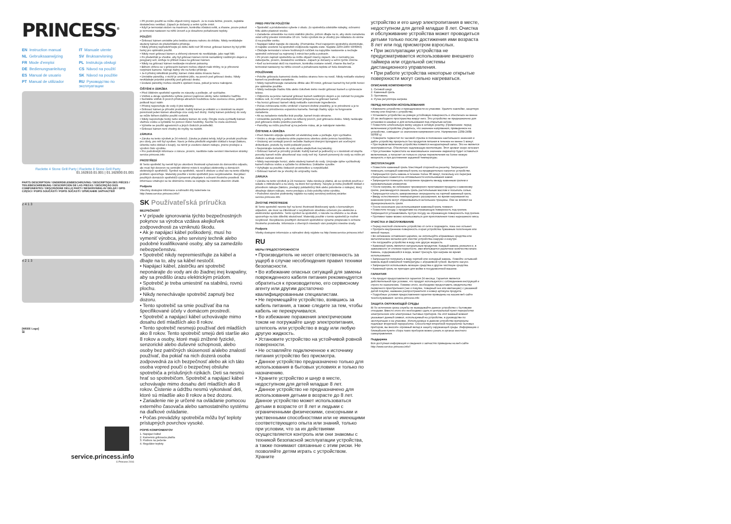PRINCESS<sup>®</sup>
EN Instruction manual
IT Manuale utente
NL Gebruiksaanwijzing
SV Bruksanvisning
FR Mode d'emploi
PL Instrukcja obsługi
DE Bedienungsanleitung
CS Návod na použití
ES Manual de usuario
SK Návod na použitie
PT Manual de utilizador
RU Руководство по эксплуатации
Raclette 4 Stone Grill Party | Raclette 8 Stone Grill Party
01.162810.01.001 | 01.162830.01.001
PARTS DESCRIPTION / ONDERDELENBESCHRIJVING / DESCRIPTION DES PIÈCES / TEILEBESCHREIBUNG / DESCRIPCIÓN DE LAS PIEZAS / DESCRIÇÃO DOS COMPONENTES / DESCRIZIONE DELLE PARTI / BESKRIVNING AV DELAR / OPIS CZĘŚCI / POPIS SOUČÁSTÍ / POPIS SÚČASTÍ / ОПИСАНИЕ ЗАПЧАСТЕЙ
2 4 1 3
4 2 1 3
[WEEE Logo]
⊠
service.princess.info
© Princess 2016
• Při prvním použití se může objevit mírný zápach. Je to zcela běžné, prosím, zajistěte dostatečnou ventilaci. Zápach je dočasný a velmi rychle zmizí.
• Když je termostat otočen na maximum, kontrolka zůstává svítit, a zhasne, pouze pokud je termostat nastaven na nižší úroveň a je dosaženo požadované teploty.
POUŽITÍ
• Grilovací kámen umístěte jeho lesklou stranou nahoru do držáku. Nikdy nevkládejte studený kámen do předehřátého přístroje.
• Nikdy přístroj nepředehřívejte po dobu delší než 30 minut; grilovací kámen by byl příliš horký pro optimální použití.
• Nikdy mezi grilovací kámen a ohřevný element nic nevkládejte, jako např.fólii.
• Po předehřátí je vhodné, aby byl grilovací kámen mírně namaštěný rostlinným olejem a posypaný solí, snižuje to přilnutí masa na grilovací kámen.
• Nikdy na grilovací kámen nedávejte mražené potraviny.
• Během ohřevu se v grilovacím kameni mohou objevit malé trhliny, to je přirozené rozpínání kamene. Nemají žádný vliv na funkci přístroje.
• Je-li přístroj několikrát použitý, kámen získá stálou tmavou barvu.
• Umístěte pánvičky, v nichž je umístěné jídlo, na povrch pod grilovací desku. Nikdy nevkládejte prázdné pánvičky pod grilovací desku.
• Dodané pánvičky mohou sloužit k opékání masa, pokud je tence nakrájené.
ČIŠTĚNÍ A ÚDRŽBA
• Před čištěním spotřebič vypněte ze zásuvky a počkejte, až vychladne.
• Vnitřek a okraje spotřebiče vytřete pomocí papírové utěrky nebo měkkého hadříku.
• Nečistěte vnitřek či povrch přístroje abrazivní houbičkou nebo ocelovou vlnou, jelikož to poškodí krycí nátěr.
• Přístroj neponořujte do vody či jiné tekutiny.
• Grilovací kámen je přírodní produkt. Každý kámen je unikátní a v závislosti na stupni poréznosti jeden kámen absorbuje více vody než druhý. Horký kámen položený do vody se může během dalšího použití rozlomit.
• Nikdy neponořujte horký nebo studený kámen do vody. Omyjte zcela vychladlý kámen vlažnou vodou a vyčistěte ho pomocí čisticí houbičky. Nechte ho zcela uschnout.
• Vyhněte se použití agresivních a jiných čisticích prostředků.
• Grilovací kámen není vhodný do myčky na nádobí.
ZÁRUKA
• Záruka na tento výrobek je 24 měsíců. Záruka je platná tehdy, když je produkt používán pro účely, pro něž byl vyroben. Navíc je třeba předložit originální doklad o koupi (fakturu, účtenku nebo doklad o koupi), na němž je uvedeno datum nákupu, jméno prodejce a výrobní číslo výrobku.
• Pro podrobnější informace o záruce, prosím, navštivte naše servisní internetové stránky: service.princess.info
PROSTŘEDÍ
⊠ Tento spotřebič by neměl být po ukončení životnosti vyhazován do domovního odpadu, ale musí být dovezen na centrální sběrné místo k recyklaci elektroniky a domácích elektrických spotřebičů. Symbol na spotřebiči, návod k obsluze a obal vás na tento důležitý problém upozorňuje. Materiály použité v tomto spotřebiči jsou recyklovatelné. Recyklací použitých domácích spotřebičů významně přispějete k ochraně životního prostředí. Na informace vztahující se ke sběrnému místu se zeptejte na místním obecním úřadě.
Podpora
Všechny dostupné informace a náhradní díly naleznete na http://www.service.princess.info/!
SK Používateľská príručka
BEZPEČNOSŤ
• V prípade ignorovania týchto bezpečnostných pokynov sa výrobca vzdáva akejkoľvek zodpovednosti za vzniknutú škodu.
• Ak je napájací kábel poškodený, musí ho vymeniť výrobca, jeho servisný technik alebo podobné kvalifikované osoby, aby sa zamedzilo nebezpečenstvu.
• Spotrebič nikdy nepremiestňujte za kábel a dbajte na to, aby sa kábel nestočil.
• Napájací kábel, zástrčku ani spotrebič neponárajte do vody ani do žiadnej inej kvapaliny, aby sa predišlo úrazu elektrickým prúdom.
• Spotrebič je treba umiestniť na stabilnú, rovnú plochu.
• Nikdy nenechávajte spotrebič zapnutý bez dozoru.
• Tento spotrebič sa smie používať iba na špecifikované účely v domácom prostredí.
• Spotrebič a napájací kábel uchovávajte mimo dosahu detí mladších ako 8 rokov.
• Tento spotrebič nesmejú používať deti mladších ako 8 rokov. Tento spotrebič smejú deti staršie ako 8 rokov a osoby, ktoré majú znížené fyzické, senzorické alebo duševné schopnosti, alebo osoby bez patričných skúseností a/alebo znalostí používať, iba pokiaľ na nich dozerá osoba zodpovedná za ich bezpečnosť alebo ak ich táto osoba vopred poučí o bezpečnej obsluhe spotrebiča a príslušných rizikách. Deti sa nesmú hrať so spotrebičom. Spotrebič a napájací kábel uchovávajte mimo dosahu detí mladších ako 8 rokov. Čistenie a údržbu nesmú vykonávať deti, ktoré sú mladšie ako 8 rokov a bez dozoru.
• Zariadenie nie je určené na ovládanie pomocou externého časovača alebo samostatného systému na diaľkové ovládanie.
• Počas prevádzky spotrebiča môžu byť teploty prístupných povrchov vysoké.
POPIS KOMPONENTOV
1. Napájací kábel
2. Kamenná grilovacia platňa
3. Podnos na pečenie
4. Regulátor teploty
PRED PRVÝM POUŽITÍM
• Spotrebič a príslušenstvo vyberte z obalu. Zo spotrebiča odstráňte nálepky, ochrannú fóliu alebo plastové vrecko.
• Zariadenie umiestnite na rovnú stabilnú plochu, pričom dbajte na to, aby okolo zariadenia ostal voľný priestor minimálne 10 cm. Tento výrobok nie je vhodný pre inštaláciu do skrine či na použitie vonku.
• Napájací kábel zapojte do zásuvky. (Poznámka: Pred zapojením spotrebiča skontrolujte, či napätie uvedené na spotrebiči zodpovedá napätiu siete. Napätie 220V-240V 50/60Hz)
• Otáčajte termostat v smere hodinových ručičiek na najvyššie nastavenie a nechajte spotrebič zohrievať sa najmenej 5 minút bez jedla a potravín.
• Pri prvom zapnutí spotrebiča sa môže objaviť mierny zápach. Ide o normálny jav, zabezpečte, prosím, dostatočnú ventiláciu. Zápach je dočasný a veľmi rýchlo zmizne.
• Keď sa termostat otočí na maximum, kontrolka zostane svietiť, zhasne iba keď je termostat nastavený na nižšiu úroveň a požadovaná teplota už bola dosiahnutá.
POUŽÍVANIE
• Položte grilovaciu kamennú dosku lesklou stranou hore na nosič. Nikdy nekladťe studený kameň na predhriate zariadenie.
• Nikdy nepredhrievajte zariadenie dlhšie ako 30 minút, grilovací kameň by bol príliš horúci pre optimálne použitie.
• Nikdy nedávajte žiadnu fóliu alebo čokoľvek iného medzi grilovací kameň a vyhrievacie teleso.
• Odporúča sa jemne namazať grilovací kameň rastlinným olejom a po zahriatí ho posypte troškou soli, čo zníži pravdepodobnosť prilepenia na grilovací kameň.
• Na horúci grilovací kameň nikdy nekladťe zamrznuté ingrediencie.
• Počas zohrievania môžu vzniknúť v kameni drobné prasklíny, je to prirodzené a je to spôsobené prirodzenou expanziou kameňa. Nemajú žiadny vplyv na fungovanie zariadenia.
• Ak sa zariadenie niekoľko krát použije, kameň trvalo stmavne.
• Umiestnite panvičky s jedlom na reflexný povrch, pod grilovaciu dosku. Nikdy nedávajte pod grilovaciu dosku prázdnu panvičku.
• Panvičky sa môžu používať aj na pečenie mäsa, ak je nakrájané natenko.
ČISTENIE A ÚDRŽBA
• Pred čistením odpojte spotrebič od elektrickej siete a počkajte, kým vychladne.
• Vnútro a okraje zariadenia utrite papierovou utierkou alebo jemnou handričkou.
• Vnútorný ani vonkajší povrch nečistite žiadnymi drsnými špongiami ani oceľovými drôtenkami, pretože by mohli poškodiť povrch.
• Neponárajte zariadenie do vody alebo akejkoľvek inej tekutiny.
• Grilovací kameň je prírodný produkt. Každý kameň je jedinečný a v závislosti od stupňa porozity kameň môže absorbovať viac vody než iný. Kameň ponorený do vody sa môže pri ďalšom zahriatí zlomiť.
• Nikdy neponárajte horúci, alebo studený kameň do vody. Umývajte úplne vychladnutý kameň vlažnou vodou a vyčistite ho drôtenkou. Dokladne vysušte.
• Vyhýbajte sa použitiu čistiacich prostriedkov a rozpúšťadiel.
• Grilovací kameň nie je vhodný do umývačky riadu.
ZÁRUKA
• Záruka na tento výrobok je 24 mesiacov. Vaša záruka je platná, ak sa výrobok používa v súlade s inštrukciami a na účely, na ktoré bol vyrobený. Navyše je treba predložiť doklad o pôvodnom nákupe (faktúru, predajný pokladničný blok alebo potvrdenie o nákupe), ktorý obsahuje dátum nákupu, meno predajcu a číslo položky tohto výrobku.
• Podrobné záručné podmienky nájdete na našej servisnej webovej stránke: service.princess.info
ŽIVOTNÉ PROSTREDIE
⊠ Tento spotrebič nesmie byť na konci životnosti likvidovaný spolu s komunálnym odpadom, ale musí sa zlikvidovať v recyklačnom stredisku určenom pre elektrické a elektronické spotrebiče. Tento symbol na spotrebiči, v návode na obsluhu a na obale upozorňuje na túto dôležitú skutočnosť. Materiály použité v tomto spotrebiči je možné recyklovať. Recykláciou použitých domácich spotrebičov výrazne prispievate k ochrane životného prostredia. Informácie o zberných miestach vám poskytnú miestne úrady.
Podpora
Všetky dostupné informácie a náhradné diely nájdete na http://www.service.princess.info/!
RU
МЕРЫ ПРЕДОСТОРОЖНОСТИ
• Производитель не несет ответственность за ущерб в случае несоблюдения правил техники безопасности.
• Во избежание опасных ситуаций для замены поврежденного кабеля питания рекомендуется обратиться к производителю, его сервисному агенту или другим достаточно квалифицированным специалистам.
• Не перемещайте устройство, взявшись за кабель питания, а также следите за тем, чтобы кабель не перекручивался.
• Во избежание поражения электрическим током не погружайте шнур электропитания, штепсель или устройство в воду или любую другую жидкость.
• Установите устройство на устойчивой ровной поверхности.
• Не оставляйте подключенное к источнику питания устройство без присмотра.
• Данное устройство предназначено только для использования в бытовых условиях и только по назначению.
• Храните устройство и шнур в месте, недоступном для детей младше 8 лет.
• Данное устройство не предназначено для использования детьми в возрасте до 8 лет. Данное устройство может использоваться детьми в возрасте от 8 лет и людьми с ограниченными физическими, сенсорными и умственными способностями или не имеющими соответствующего опыта или знаний, только при условии, что за их действиями осуществляется контроль или они знакомы с техникой безопасной эксплуатации устройства, а также понимают связанные с этим риски. Не позволяйте детям играть с устройством. Храните
устройство и его шнур электропитания в месте, недоступном для детей младше 8 лет. Очистка и обслуживание устройства может проводиться детьми только после достижения ими возраста 8 лет или под присмотром взрослых.
• При эксплуатации устройства не предусматривается использование внешнего таймера или отдельной системы дистанционного управления.
• При работе устройства некоторые открытые поверхности могут сильно нагреваться.
ОПИСАНИЕ КОМПОНЕНТОВ
1. Сетевой шнур
2. Каменный гриль
3. Противень
4. Ручка регулятора нагрева
ПЕРЕД НАЧАЛОМ ИСПОЛЬЗОВАНИЯ
• Извлеките устройство и принадлежности из упаковки. Удалите наклейки, защитную пленку или пластик с устройства.
• Установите устройство на ровную устойчивую поверхность и обеспечьте не менее 10 см свободного пространства вокруг него. Это устройство не предназначено для установки в шкафах и для использования под открытым небом.
• Поместите штепсельную вилку шнура в сетевую розетку. (Примечание: перед включением устройства убедитесь, что значение напряжения, приведенное на устройстве, совпадает со значением напряжения сети. Напряжение 220В-240В 50/60Гц)
• Поверните термостат по часовой стрелке в положение наибольшего значения и дайте устройству прогреться без продуктов питания в течение не менее 5 минут.
• При первом включении устройства появится нехарактерный запах. Это не является неисправностью. Обеспечьте надлежащую вентиляцию. Этот аромат скоро исчезнет.
• При установке термостата на максимальное значение индикатор будет оставаться включенным, а погаснет он только в случае переключения на более низкую мощность и при достижении заданной температуры.
ЭКСПЛУАТАЦИЯ
• Поместите каменный гриль блестящей стороной на решетку. Запрещается помещать холодный каменный гриль на предварительно нагретое устройство.
• Запрещается греть камень в течение более 30 минут, поскольку его перегрев отрицательно скажется на оптимальности использования камня.
• Запрещается помещать посторонние предметы между каменным грилем и нагревательным элементом.
• После нагрева, во избежание чрезмерного приставания продукта к каменному грилю, рекомендуется смазать гриль растительным маслом и посыпать солью.
• Запрещается класть замороженные ингредиенты на горячий каменный гриль.
• Ввиду естественного температурного расширения, во время нагревания на каменном гриле могут образовываться небольшие трещины. Они не влияют на функциональность гриля.
• После нескольких раз использования каменный гриль темнеет.
• Поместите посуду с продуктами на отражающую поверхность под грилем. Запрещается устанавливать пустую посуду на отражающую поверхность под грилем.
• Противни также можно использоваться для приготовления тонко нарезанного мяса.
ОЧИСТКА И ОБСЛУЖИВАНИЕ
• Перед очисткой отключите устройство от сети и подождите, пока оно остынет.
• Протрите внутреннюю поверхность и края устройства бумажным полотенцем или мягкой тканью.
• Во избежание оставления царапин, не используйте абразивные средства или металлические мочалки для очистки устройства снаружи и изнутри.
• Не погружайте устройство в воду или другую жидкость.
• Каменный гриль является натуральным продуктом. Каждый камень уникален и, в зависимости от степени пористости, ими впитывается различное количество влаги. Камень, содержавшийся в воде, может треснуть при нагреве во время использования.
• Запрещается погружать в воду горячий или холодный камень. Помойте остывший камень водой комнатной температуры с абразивной губкой. Вытрите насухо.
• Запрещается использовать моющие средства и другие чистящие средства.
• Каменный гриль не пригоден для мойки в посудомоечной машине.
ГАРАНТИЯ
• На продукт предоставляется гарантия 24 месяца. Гарантия является действительной при условии, что продукт используется с соблюдением инструкций и строго по назначению. Помимо этого, необходимо предоставить свидетельство первичного приобретения (чек о покупке, товарный чек или квитанцию) с указанной датой покупки, название распространителя и номер артикула продукта.
• Подробные условия предоставления гарантии приведены на нашем веб-сайте техобслуживания: service.princess.info
ЗАЩИТА ОКРУЖАЮЩЕЙ СРЕДЫ
⊠ По истечении срока службы не выкидывайте данное устройство с бытовыми отходами. Вместо этого его необходимо сдать в центральный пункт переработки электрических или электронных бытовых приборов. На этот важный момент указывает данный символ, используемый на устройстве, в руководстве по эксплуатации и на упаковке. Используемые в данном устройстве материалы подлежат вторичной переработке. Способствуя вторичной переработке бытовых приборов, вы вносите огромный вклад в защиту окружающей среды. Информацию о ближайшем пункте сбора таких приборов можно узнать в органах местного самоуправления.
Поддержка
Вся доступная информация и сведения о запчастях приведены на веб-сайте http://www.service.princess.info/!